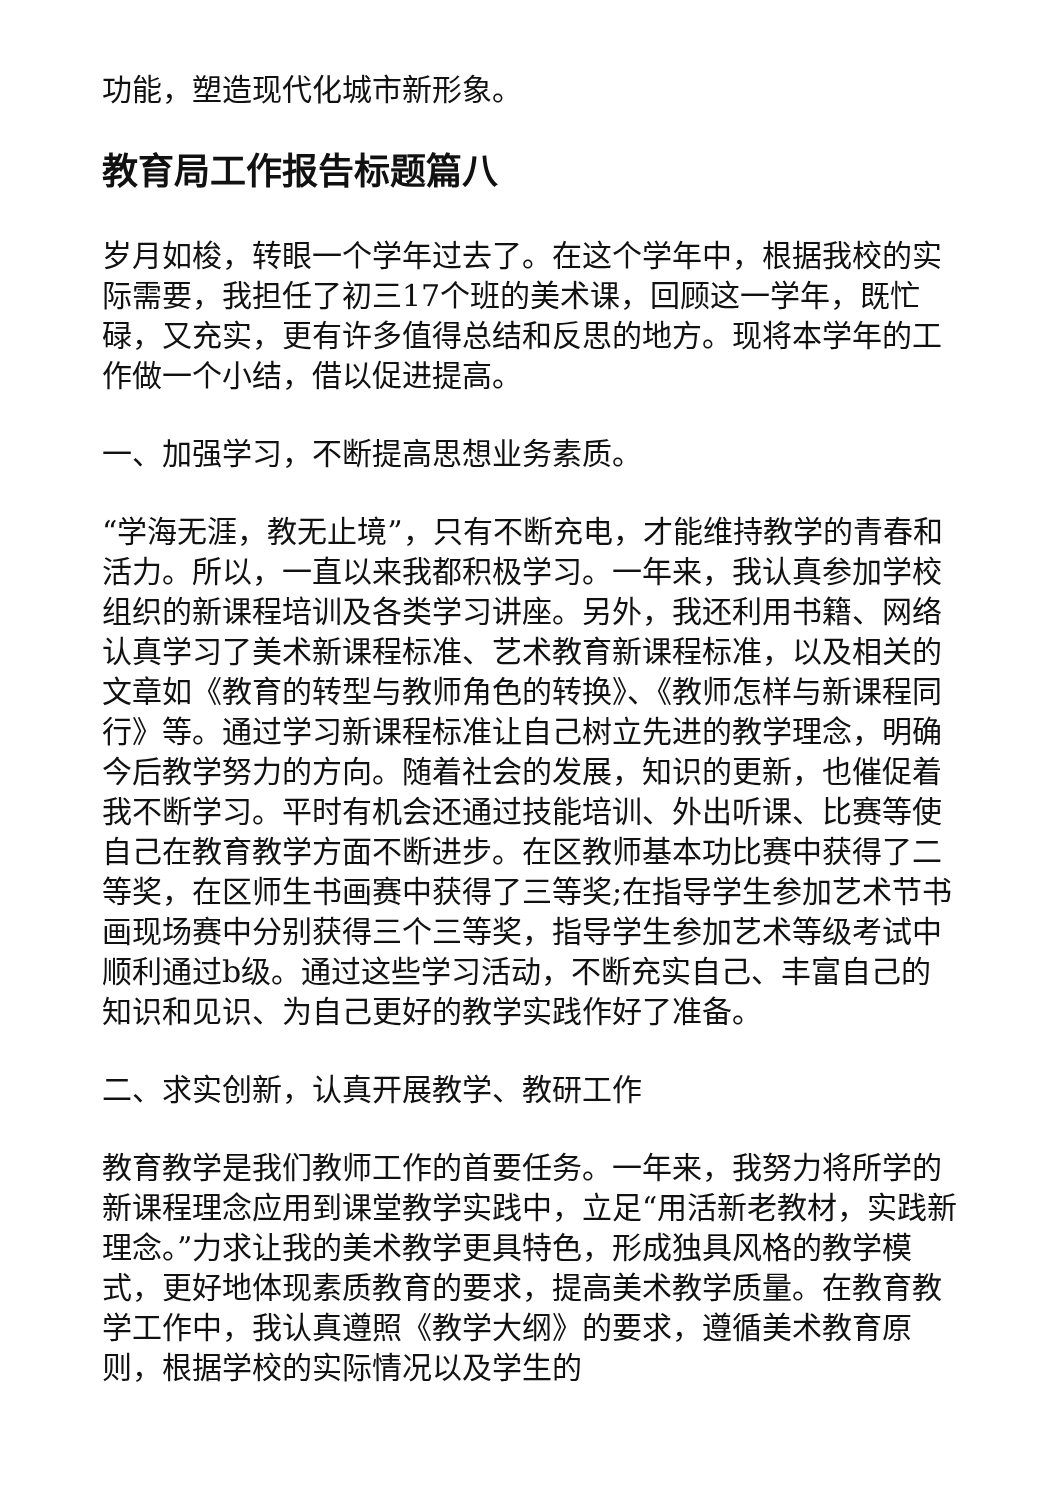功能，塑造现代化城市新形象。
教育局工作报告标题篇八
岁月如梭，转眼一个学年过去了。在这个学年中，根据我校的实际需要，我担任了初三17个班的美术课，回顾这一学年，既忙碌，又充实，更有许多值得总结和反思的地方。现将本学年的工作做一个小结，借以促进提高。
一、加强学习，不断提高思想业务素质。
“学海无涯，教无止境”，只有不断充电，才能维持教学的青春和活力。所以，一直以来我都积极学习。一年来，我认真参加学校组织的新课程培训及各类学习讲座。另外，我还利用书籍、网络认真学习了美术新课程标准、艺术教育新课程标准，以及相关的文章如《教育的转型与教师角色的转换》、《教师怎样与新课程同行》等。通过学习新课程标准让自己树立先进的教学理念，明确今后教学努力的方向。随着社会的发展，知识的更新，也催促着我不断学习。平时有机会还通过技能培训、外出听课、比赛等使自己在教育教学方面不断进步。在区教师基本功比赛中获得了二等奖，在区师生书画赛中获得了三等奖;在指导学生参加艺术节书画现场赛中分别获得三个三等奖，指导学生参加艺术等级考试中顺利通过b级。通过这些学习活动，不断充实自己、丰富自己的知识和见识、为自己更好的教学实践作好了准备。
二、求实创新，认真开展教学、教研工作
教育教学是我们教师工作的首要任务。一年来，我努力将所学的新课程理念应用到课堂教学实践中，立足“用活新老教材，实践新理念。”力求让我的美术教学更具特色，形成独具风格的教学模式，更好地体现素质教育的要求，提高美术教学质量。在教育教学工作中，我认真遵照《教学大纲》的要求，遵循美术教育原则，根据学校的实际情况以及学生的